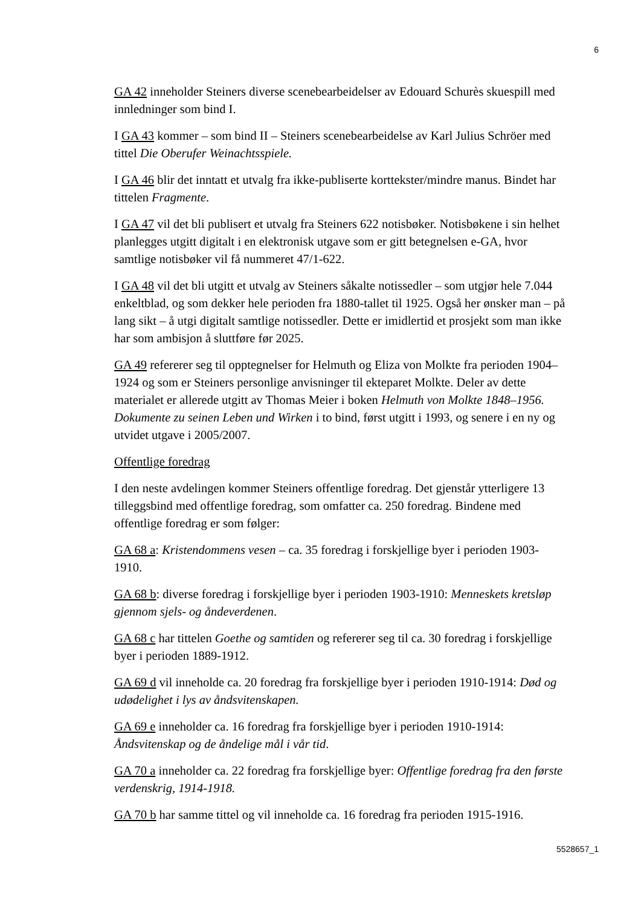6
GA 42 inneholder Steiners diverse scenebearbeidelser av Edouard Schurès skuespill med innledninger som bind I.
I GA 43 kommer – som bind II – Steiners scenebearbeidelse av Karl Julius Schröer med tittel Die Oberufer Weinachtsspiele.
I GA 46 blir det inntatt et utvalg fra ikke-publiserte korttekster/mindre manus. Bindet har tittelen Fragmente.
I GA 47 vil det bli publisert et utvalg fra Steiners 622 notisbøker. Notisbøkene i sin helhet planlegges utgitt digitalt i en elektronisk utgave som er gitt betegnelsen e-GA, hvor samtlige notisbøker vil få nummeret 47/1-622.
I GA 48 vil det bli utgitt et utvalg av Steiners såkalte notissedler – som utgjør hele 7.044 enkeltblad, og som dekker hele perioden fra 1880-tallet til 1925. Også her ønsker man – på lang sikt – å utgi digitalt samtlige notissedler. Dette er imidlertid et prosjekt som man ikke har som ambisjon å sluttføre før 2025.
GA 49 refererer seg til opptegnelser for Helmuth og Eliza von Molkte fra perioden 1904–1924 og som er Steiners personlige anvisninger til ekteparet Molkte. Deler av dette materialet er allerede utgitt av Thomas Meier i boken Helmuth von Molkte 1848–1956. Dokumente zu seinen Leben und Wirken i to bind, først utgitt i 1993, og senere i en ny og utvidet utgave i 2005/2007.
Offentlige foredrag
I den neste avdelingen kommer Steiners offentlige foredrag. Det gjenstår ytterligere 13 tilleggsbind med offentlige foredrag, som omfatter ca. 250 foredrag. Bindene med offentlige foredrag er som følger:
GA 68 a: Kristendommens vesen – ca. 35 foredrag i forskjellige byer i perioden 1903-1910.
GA 68 b: diverse foredrag i forskjellige byer i perioden 1903-1910: Menneskets kretsløp gjennom sjels- og åndeverdenen.
GA 68 c har tittelen Goethe og samtiden og refererer seg til ca. 30 foredrag i forskjellige byer i perioden 1889-1912.
GA 69 d vil inneholde ca. 20 foredrag fra forskjellige byer i perioden 1910-1914: Død og udødelighet i lys av åndsvitenskapen.
GA 69 e inneholder ca. 16 foredrag fra forskjellige byer i perioden 1910-1914: Åndsvitenskap og de åndelige mål i vår tid.
GA 70 a inneholder ca. 22 foredrag fra forskjellige byer: Offentlige foredrag fra den første verdenskrig, 1914-1918.
GA 70 b har samme tittel og vil inneholde ca. 16 foredrag fra perioden 1915-1916.
5528657_1